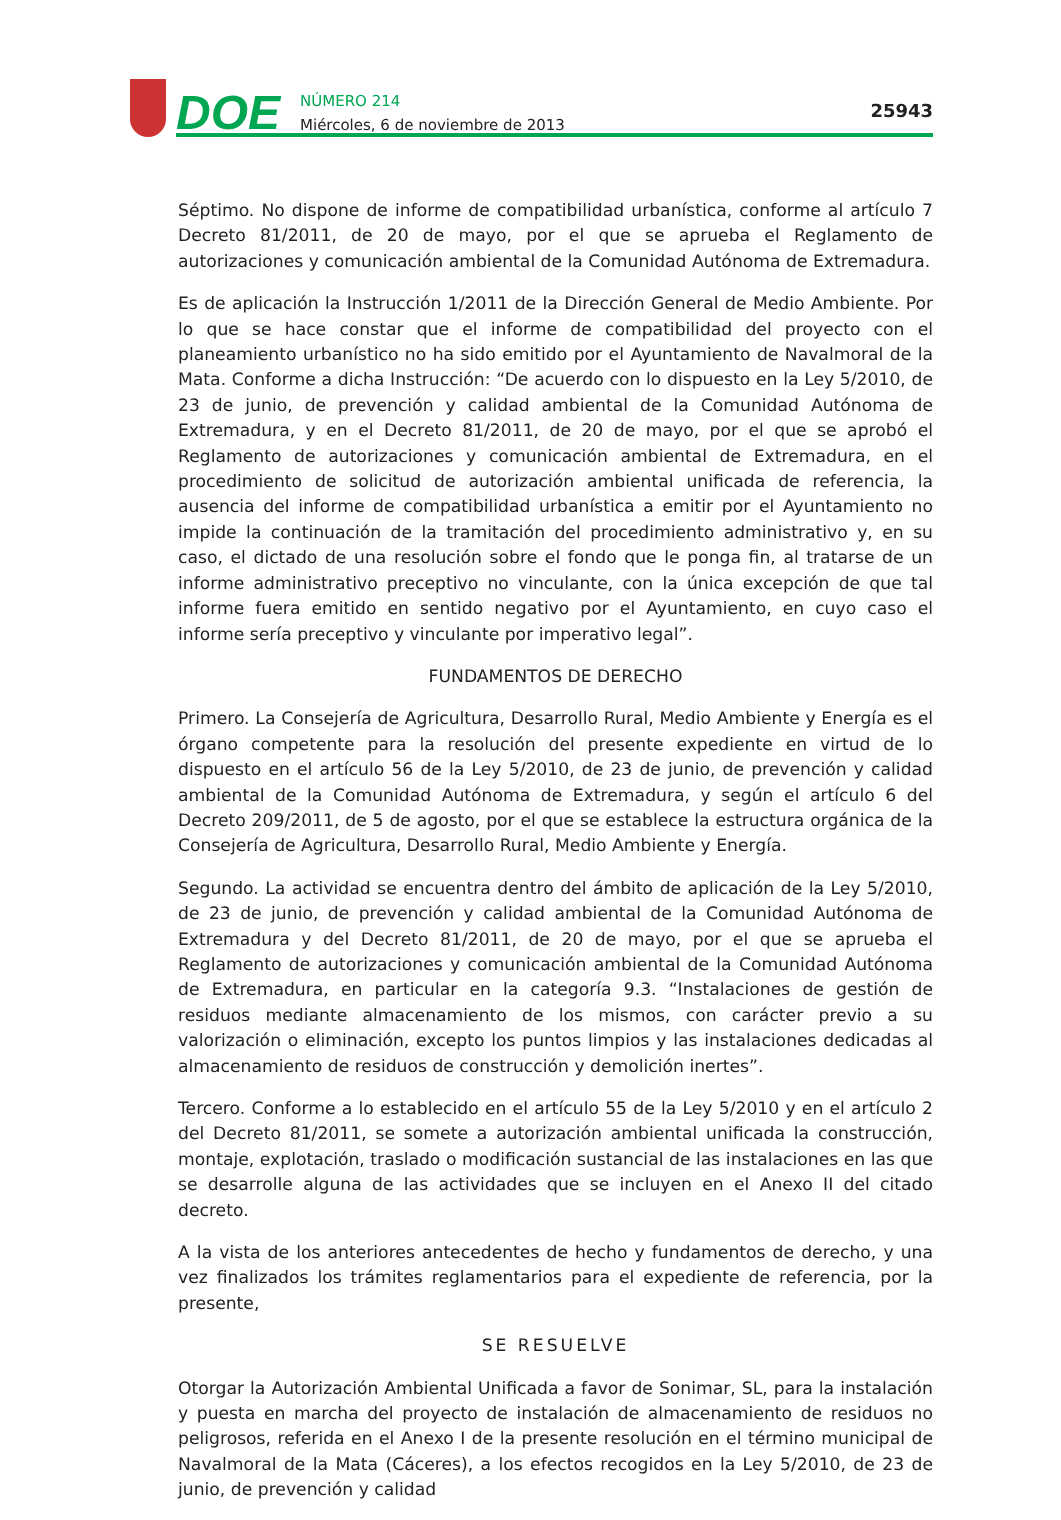DOE
NÚMERO 214
Miércoles, 6 de noviembre de 2013
25943
Séptimo. No dispone de informe de compatibilidad urbanística, conforme al artículo 7 Decreto 81/2011, de 20 de mayo, por el que se aprueba el Reglamento de autorizaciones y comunicación ambiental de la Comunidad Autónoma de Extremadura.
Es de aplicación la Instrucción 1/2011 de la Dirección General de Medio Ambiente. Por lo que se hace constar que el informe de compatibilidad del proyecto con el planeamiento urbanístico no ha sido emitido por el Ayuntamiento de Navalmoral de la Mata. Conforme a dicha Instrucción: “De acuerdo con lo dispuesto en la Ley 5/2010, de 23 de junio, de prevención y calidad ambiental de la Comunidad Autónoma de Extremadura, y en el Decreto 81/2011, de 20 de mayo, por el que se aprobó el Reglamento de autorizaciones y comunicación ambiental de Extremadura, en el procedimiento de solicitud de autorización ambiental unificada de referencia, la ausencia del informe de compatibilidad urbanística a emitir por el Ayuntamiento no impide la continuación de la tramitación del procedimiento administrativo y, en su caso, el dictado de una resolución sobre el fondo que le ponga fin, al tratarse de un informe administrativo preceptivo no vinculante, con la única excepción de que tal informe fuera emitido en sentido negativo por el Ayuntamiento, en cuyo caso el informe sería preceptivo y vinculante por imperativo legal”.
FUNDAMENTOS DE DERECHO
Primero. La Consejería de Agricultura, Desarrollo Rural, Medio Ambiente y Energía es el órgano competente para la resolución del presente expediente en virtud de lo dispuesto en el artículo 56 de la Ley 5/2010, de 23 de junio, de prevención y calidad ambiental de la Comunidad Autónoma de Extremadura, y según el artículo 6 del Decreto 209/2011, de 5 de agosto, por el que se establece la estructura orgánica de la Consejería de Agricultura, Desarrollo Rural, Medio Ambiente y Energía.
Segundo. La actividad se encuentra dentro del ámbito de aplicación de la Ley 5/2010, de 23 de junio, de prevención y calidad ambiental de la Comunidad Autónoma de Extremadura y del Decreto 81/2011, de 20 de mayo, por el que se aprueba el Reglamento de autorizaciones y comunicación ambiental de la Comunidad Autónoma de Extremadura, en particular en la categoría 9.3. “Instalaciones de gestión de residuos mediante almacenamiento de los mismos, con carácter previo a su valorización o eliminación, excepto los puntos limpios y las instalaciones dedicadas al almacenamiento de residuos de construcción y demolición inertes”.
Tercero. Conforme a lo establecido en el artículo 55 de la Ley 5/2010 y en el artículo 2 del Decreto 81/2011, se somete a autorización ambiental unificada la construcción, montaje, explotación, traslado o modificación sustancial de las instalaciones en las que se desarrolle alguna de las actividades que se incluyen en el Anexo II del citado decreto.
A la vista de los anteriores antecedentes de hecho y fundamentos de derecho, y una vez finalizados los trámites reglamentarios para el expediente de referencia, por la presente,
SE RESUELVE
Otorgar la Autorización Ambiental Unificada a favor de Sonimar, SL, para la instalación y puesta en marcha del proyecto de instalación de almacenamiento de residuos no peligrosos, referida en el Anexo I de la presente resolución en el término municipal de Navalmoral de la Mata (Cáceres), a los efectos recogidos en la Ley 5/2010, de 23 de junio, de prevención y calidad